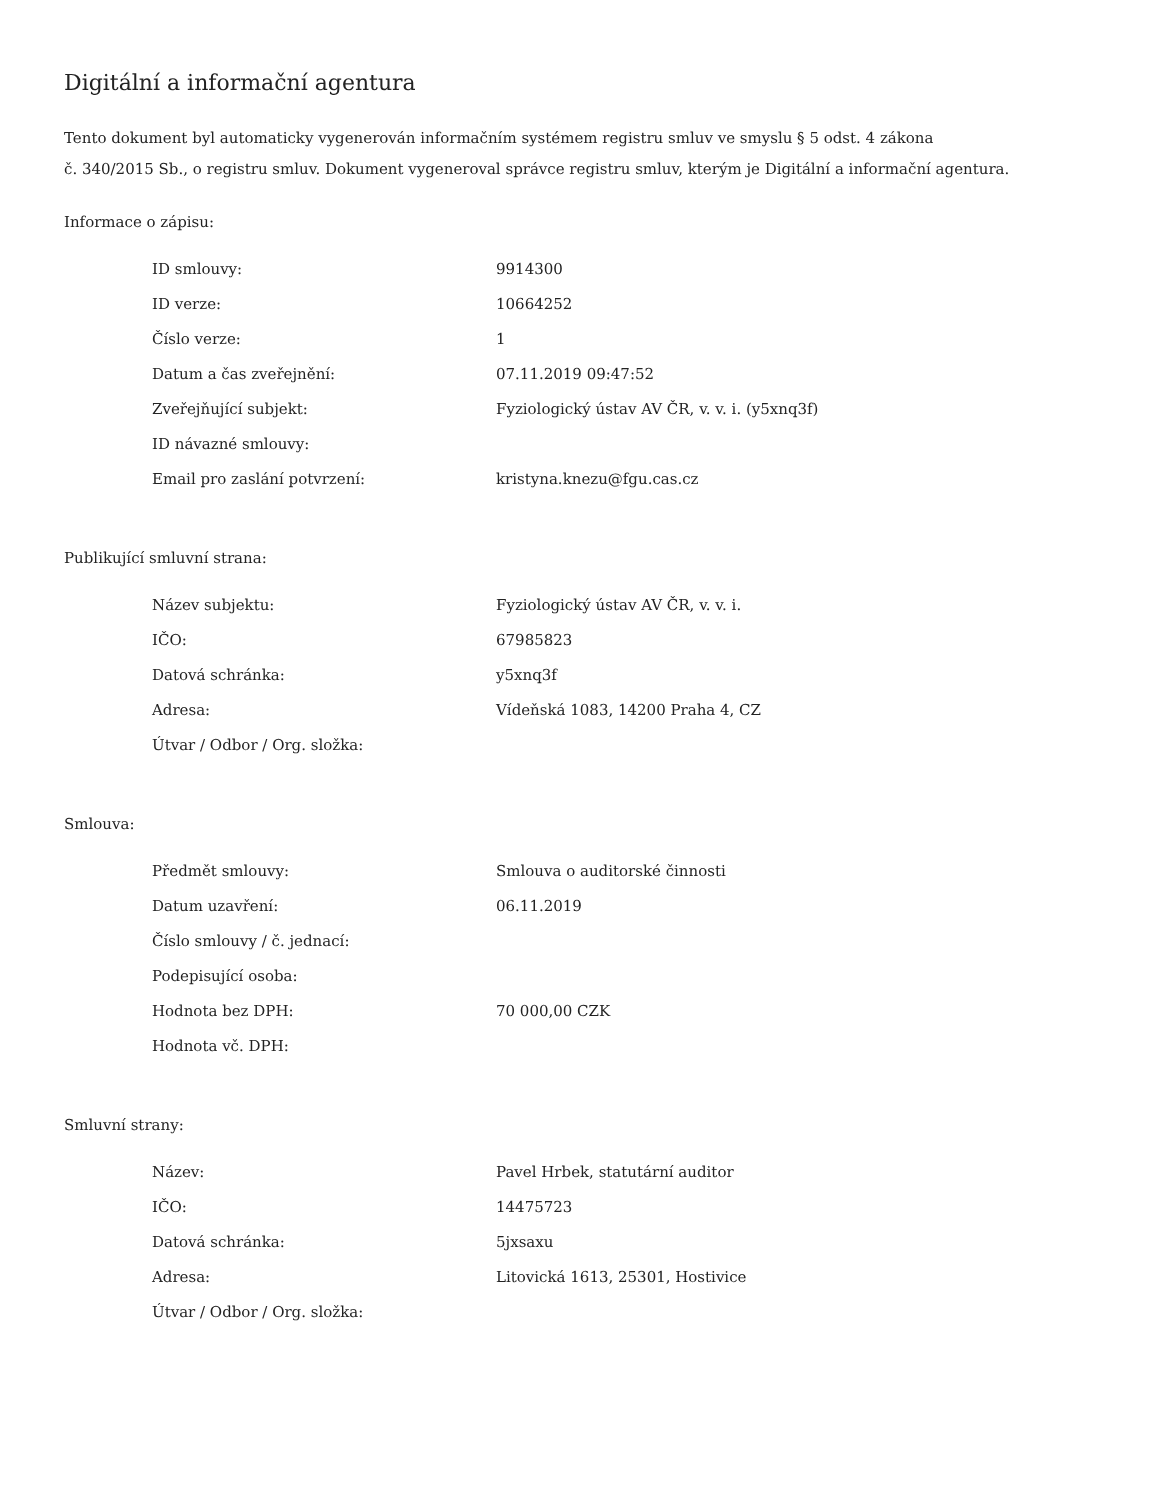Digitální a informační agentura
Tento dokument byl automaticky vygenerován informačním systémem registru smluv ve smyslu § 5 odst. 4 zákona
č. 340/2015 Sb., o registru smluv. Dokument vygeneroval správce registru smluv, kterým je Digitální a informační agentura.
Informace o zápisu:
| ID smlouvy: | 9914300 |
| ID verze: | 10664252 |
| Číslo verze: | 1 |
| Datum a čas zveřejnění: | 07.11.2019 09:47:52 |
| Zveřejňující subjekt: | Fyziologický ústav AV ČR, v. v. i. (y5xnq3f) |
| ID návazné smlouvy: | |
| Email pro zaslání potvrzení: | kristyna.knezu@fgu.cas.cz |
Publikující smluvní strana:
| Název subjektu: | Fyziologický ústav AV ČR, v. v. i. |
| IČO: | 67985823 |
| Datová schránka: | y5xnq3f |
| Adresa: | Vídeňská 1083, 14200 Praha 4, CZ |
| Útvar / Odbor / Org. složka: | |
Smlouva:
| Předmět smlouvy: | Smlouva o auditorské činnosti |
| Datum uzavření: | 06.11.2019 |
| Číslo smlouvy / č. jednací: | |
| Podepisující osoba: | |
| Hodnota bez DPH: | 70 000,00 CZK |
| Hodnota vč. DPH: | |
Smluvní strany:
| Název: | Pavel Hrbek, statutární auditor |
| IČO: | 14475723 |
| Datová schránka: | 5jxsaxu |
| Adresa: | Litovická 1613, 25301, Hostivice |
| Útvar / Odbor / Org. složka: | |